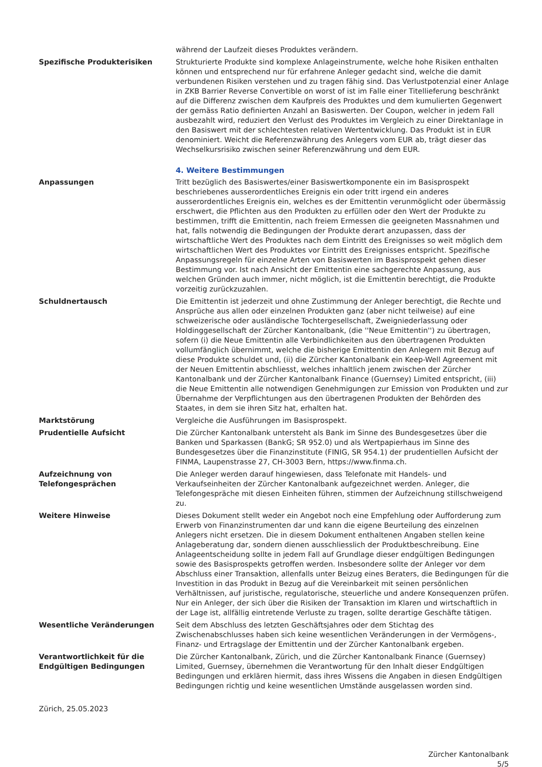während der Laufzeit dieses Produktes verändern.
Spezifische Produkterisiken Strukturierte Produkte sind komplexe Anlageinstrumente, welche hohe Risiken enthalten können und entsprechend nur für erfahrene Anleger gedacht sind, welche die damit verbundenen Risiken verstehen und zu tragen fähig sind. Das Verlustpotenzial einer Anlage in ZKB Barrier Reverse Convertible on worst of ist im Falle einer Titellieferung beschränkt auf die Differenz zwischen dem Kaufpreis des Produktes und dem kumulierten Gegenwert der gemäss Ratio definierten Anzahl an Basiswerten. Der Coupon, welcher in jedem Fall ausbezahlt wird, reduziert den Verlust des Produktes im Vergleich zu einer Direktanlage in den Basiswert mit der schlechtesten relativen Wertentwicklung. Das Produkt ist in EUR denominiert. Weicht die Referenzwährung des Anlegers vom EUR ab, trägt dieser das Wechselkursrisiko zwischen seiner Referenzwährung und dem EUR.
4. Weitere Bestimmungen
Anpassungen Tritt bezüglich des Basiswertes/einer Basiswertkomponente ein im Basisprospekt beschriebenes ausserordentliches Ereignis ein oder tritt irgend ein anderes ausserordentliches Ereignis ein, welches es der Emittentin verunmöglicht oder übermässig erschwert, die Pflichten aus den Produkten zu erfüllen oder den Wert der Produkte zu bestimmen, trifft die Emittentin, nach freiem Ermessen die geeigneten Massnahmen und hat, falls notwendig die Bedingungen der Produkte derart anzupassen, dass der wirtschaftliche Wert des Produktes nach dem Eintritt des Ereignisses so weit möglich dem wirtschaftlichen Wert des Produktes vor Eintritt des Ereignisses entspricht. Spezifische Anpassungsregeln für einzelne Arten von Basiswerten im Basisprospekt gehen dieser Bestimmung vor. Ist nach Ansicht der Emittentin eine sachgerechte Anpassung, aus welchen Gründen auch immer, nicht möglich, ist die Emittentin berechtigt, die Produkte vorzeitig zurückzuzahlen.
Schuldnertausch Die Emittentin ist jederzeit und ohne Zustimmung der Anleger berechtigt, die Rechte und Ansprüche aus allen oder einzelnen Produkten ganz (aber nicht teilweise) auf eine schweizerische oder ausländische Tochtergesellschaft, Zweigniederlassung oder Holdinggesellschaft der Zürcher Kantonalbank, (die ''Neue Emittentin'') zu übertragen, sofern (i) die Neue Emittentin alle Verbindlichkeiten aus den übertragenen Produkten vollumfänglich übernimmt, welche die bisherige Emittentin den Anlegern mit Bezug auf diese Produkte schuldet und, (ii) die Zürcher Kantonalbank ein Keep-Well Agreement mit der Neuen Emittentin abschliesst, welches inhaltlich jenem zwischen der Zürcher Kantonalbank und der Zürcher Kantonalbank Finance (Guernsey) Limited entspricht, (iii) die Neue Emittentin alle notwendigen Genehmigungen zur Emission von Produkten und zur Übernahme der Verpflichtungen aus den übertragenen Produkten der Behörden des Staates, in dem sie ihren Sitz hat, erhalten hat.
Marktstörung Vergleiche die Ausführungen im Basisprospekt.
Prudentielle Aufsicht Die Zürcher Kantonalbank untersteht als Bank im Sinne des Bundesgesetzes über die Banken und Sparkassen (BankG; SR 952.0) und als Wertpapierhaus im Sinne des Bundesgesetzes über die Finanzinstitute (FINIG, SR 954.1) der prudentiellen Aufsicht der FINMA, Laupenstrasse 27, CH-3003 Bern, https://www.finma.ch.
Aufzeichnung von
Telefongesprächen
Die Anleger werden darauf hingewiesen, dass Telefonate mit Handels- und Verkaufseinheiten der Zürcher Kantonalbank aufgezeichnet werden. Anleger, die Telefongespräche mit diesen Einheiten führen, stimmen der Aufzeichnung stillschweigend zu.
Weitere Hinweise Dieses Dokument stellt weder ein Angebot noch eine Empfehlung oder Aufforderung zum Erwerb von Finanzinstrumenten dar und kann die eigene Beurteilung des einzelnen Anlegers nicht ersetzen. Die in diesem Dokument enthaltenen Angaben stellen keine Anlageberatung dar, sondern dienen ausschliesslich der Produktbeschreibung. Eine Anlageentscheidung sollte in jedem Fall auf Grundlage dieser endgültigen Bedingungen sowie des Basisprospekts getroffen werden. Insbesondere sollte der Anleger vor dem Abschluss einer Transaktion, allenfalls unter Beizug eines Beraters, die Bedingungen für die Investition in das Produkt in Bezug auf die Vereinbarkeit mit seinen persönlichen Verhältnissen, auf juristische, regulatorische, steuerliche und andere Konsequenzen prüfen. Nur ein Anleger, der sich über die Risiken der Transaktion im Klaren und wirtschaftlich in der Lage ist, allfällig eintretende Verluste zu tragen, sollte derartige Geschäfte tätigen.
Wesentliche Veränderungen Seit dem Abschluss des letzten Geschäftsjahres oder dem Stichtag des Zwischenabschlusses haben sich keine wesentlichen Veränderungen in der Vermögens-, Finanz- und Ertragslage der Emittentin und der Zürcher Kantonalbank ergeben.
Verantwortlichkeit für die
Endgültigen Bedingungen
Die Zürcher Kantonalbank, Zürich, und die Zürcher Kantonalbank Finance (Guernsey) Limited, Guernsey, übernehmen die Verantwortung für den Inhalt dieser Endgültigen Bedingungen und erklären hiermit, dass ihres Wissens die Angaben in diesen Endgültigen Bedingungen richtig und keine wesentlichen Umstände ausgelassen worden sind.
Zürich, 25.05.2023
Zürcher Kantonalbank
5/5